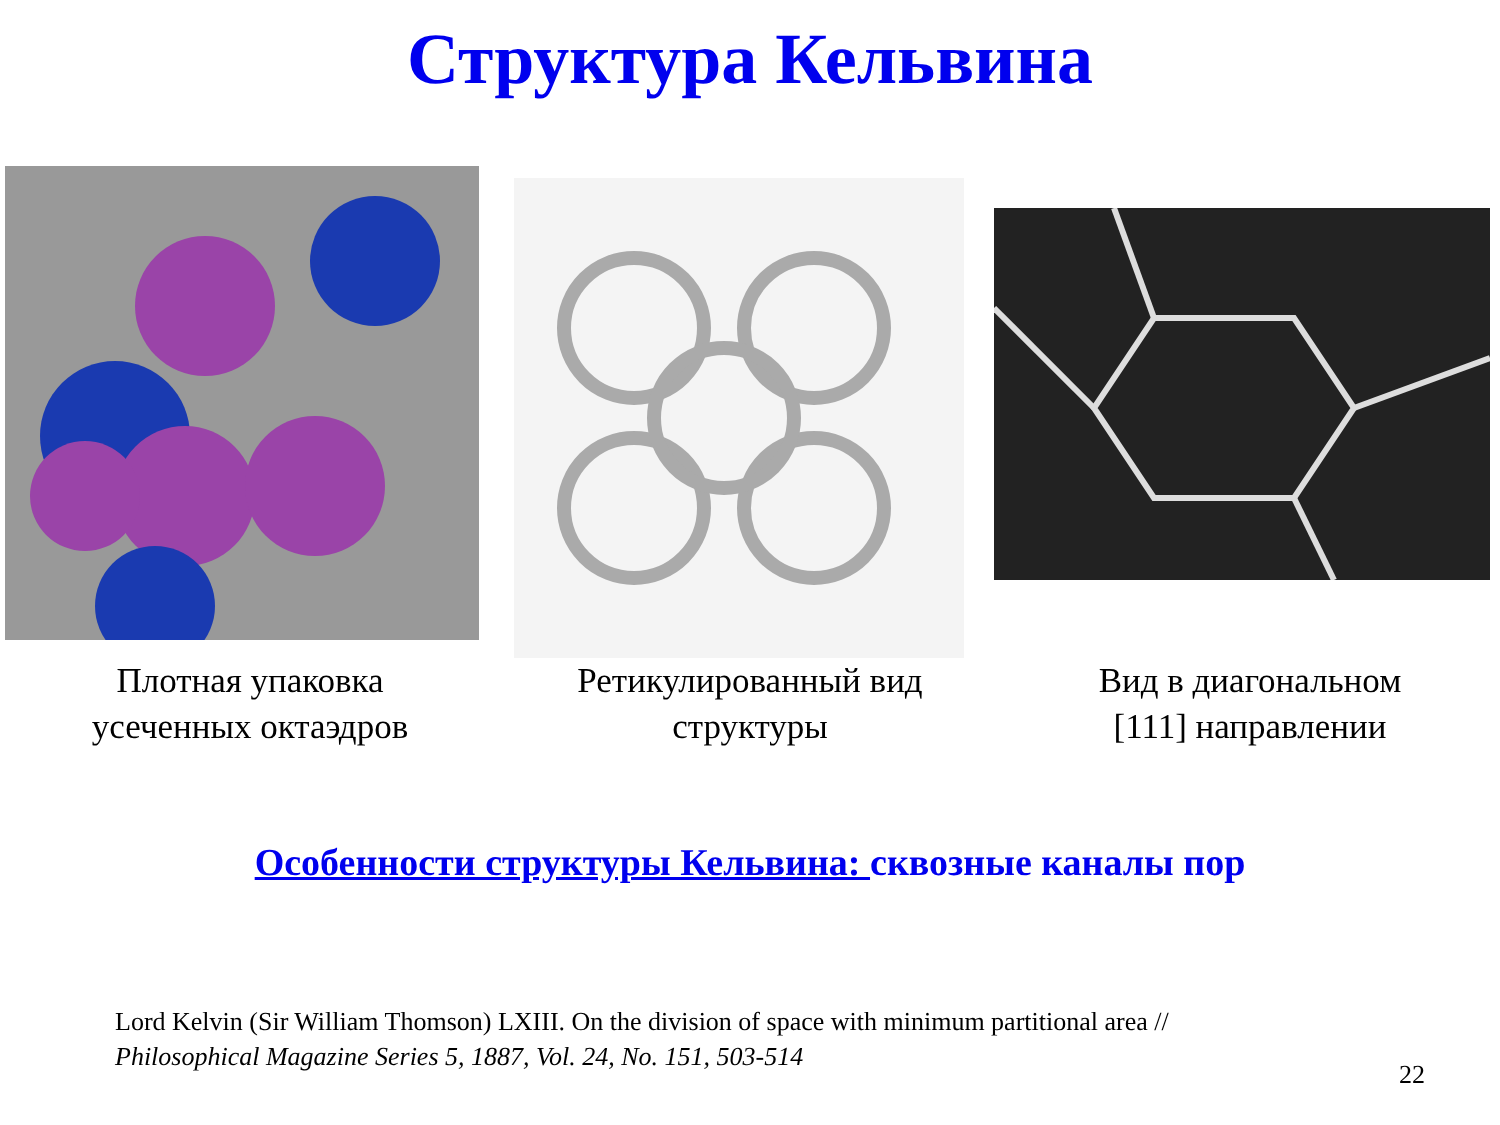Структура Кельвина
Плотная упаковка
усеченных октаэдров
Ретикулированный вид
структуры
Вид в диагональном
[111] направлении
Особенности структуры Кельвина: сквозные каналы пор
Lord Kelvin (Sir William Thomson) LXIII. On the division of space with minimum partitional area //
Philosophical Magazine Series 5, 1887, Vol. 24, No. 151, 503-514
22